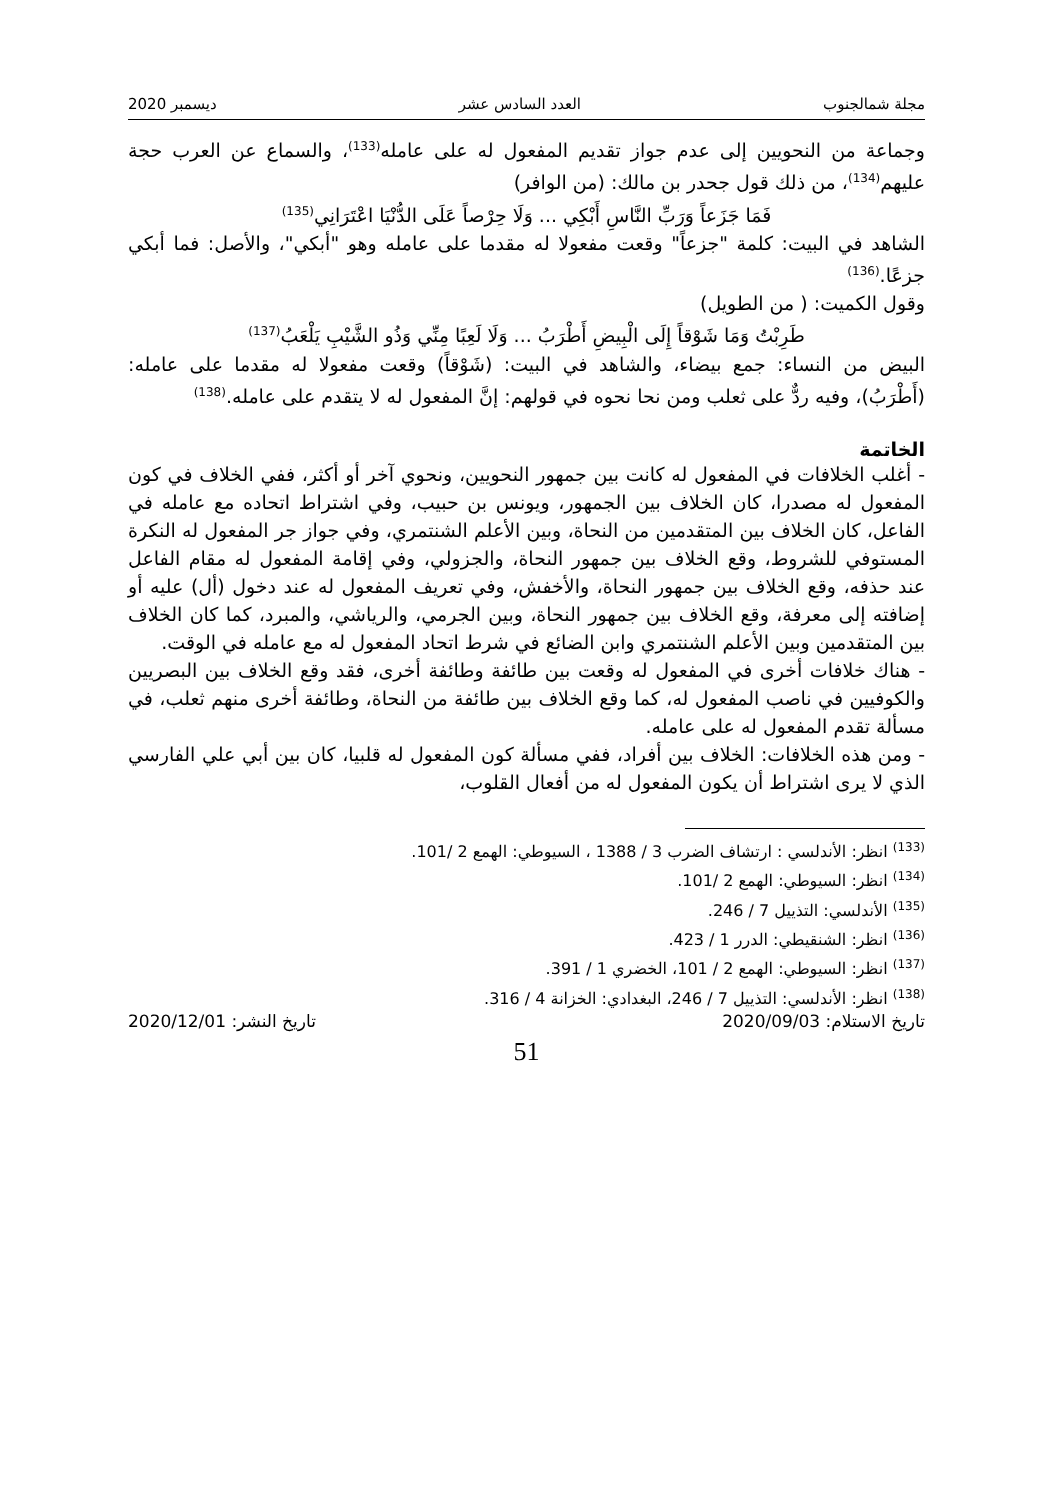مجلة شمالجنوب العدد السادس عشر ديسمبر 2020
وجماعة من النحويين إلى عدم جواز تقديم المفعول له على عامله<sup>(133)</sup>، والسماع عن العرب حجة عليهم<sup>(134)</sup>، من ذلك قول جحدر بن مالك: (من الوافر)
فَمَا جَزَعاً وَرَبِّ النَّاسِ أَبْكِي ... وَلَا حِرْصاً عَلَى الدُّنْيَا اعْتَرَانِي<sup>(135)</sup>
الشاهد في البيت: كلمة "جزعاً" وقعت مفعولا له مقدما على عامله وهو "أبكي"، والأصل: فما أبكي جزعًا.<sup>(136)</sup>
وقول الكميت: ( من الطويل)
طَرِبْتُ وَمَا شَوْقاً إِلَى الْبِيضِ أَطْرَبُ ... وَلَا لَعِبًا مِنِّي وَذُو الشَّيْبِ يَلْعَبُ<sup>(137)</sup>
البيض من النساء: جمع بيضاء، والشاهد في البيت: (شَوْقاً) وقعت مفعولا له مقدما على عامله: (أَطْرَبُ)، وفيه ردٌّ على ثعلب ومن نحا نحوه في قولهم: إنَّ المفعول له لا يتقدم على عامله.<sup>(138)</sup>
الخاتمة
- أغلب الخلافات في المفعول له كانت بين جمهور النحويين، ونحوي آخر أو أكثر، ففي الخلاف في كون المفعول له مصدرا، كان الخلاف بين الجمهور، ويونس بن حبيب، وفي اشتراط اتحاده مع عامله في الفاعل، كان الخلاف بين المتقدمين من النحاة، وبين الأعلم الشنتمري، وفي جواز جر المفعول له النكرة المستوفي للشروط، وقع الخلاف بين جمهور النحاة، والجزولي، وفي إقامة المفعول له مقام الفاعل عند حذفه، وقع الخلاف بين جمهور النحاة، والأخفش، وفي تعريف المفعول له عند دخول (أل) عليه أو إضافته إلى معرفة، وقع الخلاف بين جمهور النحاة، وبين الجرمي، والرياشي، والمبرد، كما كان الخلاف بين المتقدمين وبين الأعلم الشنتمري وابن الضائع في شرط اتحاد المفعول له مع عامله في الوقت.
- هناك خلافات أخرى في المفعول له وقعت بين طائفة وطائفة أخرى، فقد وقع الخلاف بين البصريين والكوفيين في ناصب المفعول له، كما وقع الخلاف بين طائفة من النحاة، وطائفة أخرى منهم ثعلب، في مسألة تقدم المفعول له على عامله.
- ومن هذه الخلافات: الخلاف بين أفراد، ففي مسألة كون المفعول له قلبيا، كان بين أبي علي الفارسي الذي لا يرى اشتراط أن يكون المفعول له من أفعال القلوب،
<sup>(133)</sup> انظر: الأندلسي : ارتشاف الضرب 3 / 1388 ، السيوطي: الهمع 2 /101.
<sup>(134)</sup> انظر: السيوطي: الهمع 2 /101.
<sup>(135)</sup> الأندلسي: التذييل 7 / 246.
<sup>(136)</sup> انظر: الشنقيطي: الدرر 1 / 423.
<sup>(137)</sup> انظر: السيوطي: الهمع 2 / 101، الخضري 1 / 391.
<sup>(138)</sup> انظر: الأندلسي: التذييل 7 / 246، البغدادي: الخزانة 4 / 316.
تاريخ الاستلام: 2020/09/03 تاريخ النشر: 2020/12/01
51